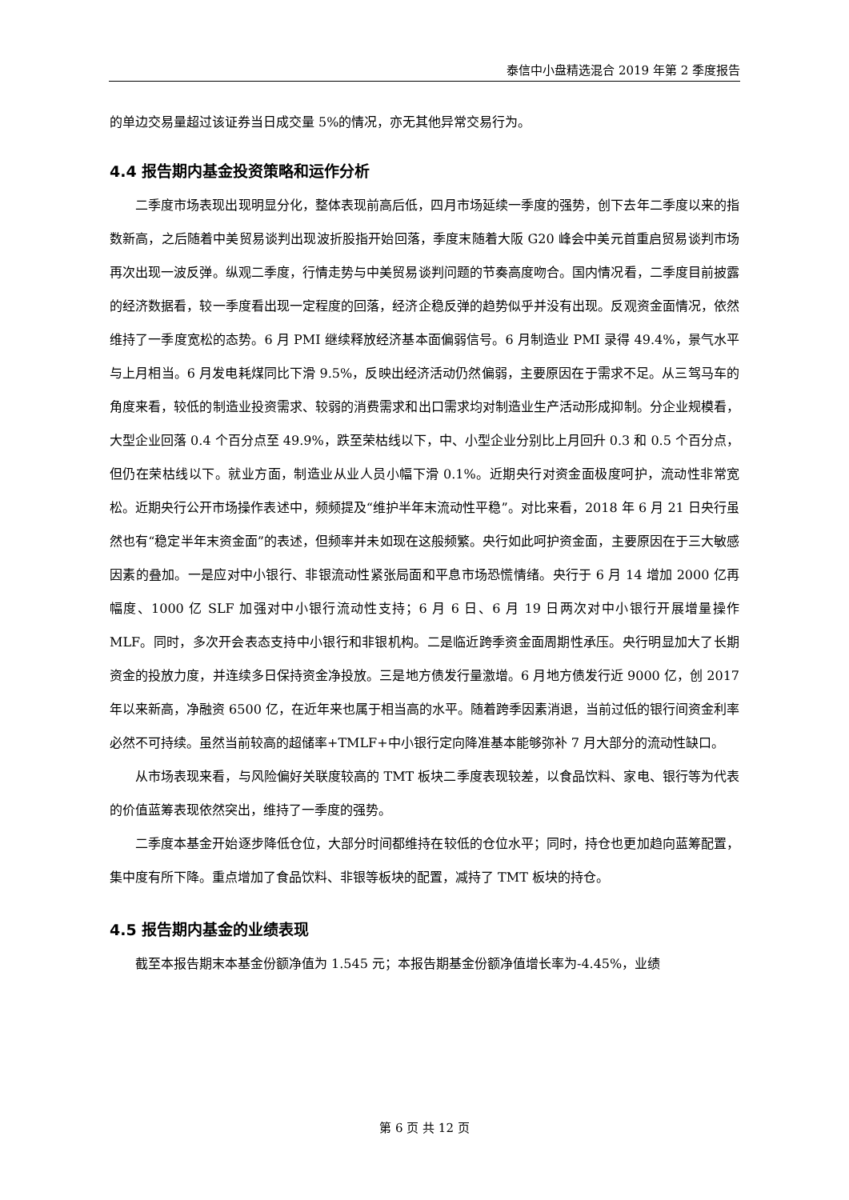泰信中小盘精选混合 2019 年第 2 季度报告
的单边交易量超过该证券当日成交量 5%的情况，亦无其他异常交易行为。
4.4 报告期内基金投资策略和运作分析
二季度市场表现出现明显分化，整体表现前高后低，四月市场延续一季度的强势，创下去年二季度以来的指数新高，之后随着中美贸易谈判出现波折股指开始回落，季度末随着大阪 G20 峰会中美元首重启贸易谈判市场再次出现一波反弹。纵观二季度，行情走势与中美贸易谈判问题的节奏高度吻合。国内情况看，二季度目前披露的经济数据看，较一季度看出现一定程度的回落，经济企稳反弹的趋势似乎并没有出现。反观资金面情况，依然维持了一季度宽松的态势。6 月 PMI 继续释放经济基本面偏弱信号。6 月制造业 PMI 录得 49.4%，景气水平与上月相当。6 月发电耗煤同比下滑 9.5%，反映出经济活动仍然偏弱，主要原因在于需求不足。从三驾马车的角度来看，较低的制造业投资需求、较弱的消费需求和出口需求均对制造业生产活动形成抑制。分企业规模看，大型企业回落 0.4 个百分点至 49.9%，跌至荣枯线以下，中、小型企业分别比上月回升 0.3 和 0.5 个百分点，但仍在荣枯线以下。就业方面，制造业从业人员小幅下滑 0.1%。近期央行对资金面极度呵护，流动性非常宽松。近期央行公开市场操作表述中，频频提及“维护半年末流动性平稳”。对比来看，2018 年 6 月 21 日央行虽然也有“稳定半年末资金面”的表述，但频率并未如现在这般频繁。央行如此呵护资金面，主要原因在于三大敏感因素的叠加。一是应对中小银行、非银流动性紧张局面和平息市场恐慌情绪。央行于 6 月 14 增加 2000 亿再幅度、1000 亿 SLF 加强对中小银行流动性支持；6 月 6 日、6 月 19 日两次对中小银行开展增量操作 MLF。同时，多次开会表态支持中小银行和非银机构。二是临近跨季资金面周期性承压。央行明显加大了长期资金的投放力度，并连续多日保持资金净投放。三是地方债发行量激增。6 月地方债发行近 9000 亿，创 2017 年以来新高，净融资 6500 亿，在近年来也属于相当高的水平。随着跨季因素消退，当前过低的银行间资金利率必然不可持续。虽然当前较高的超储率+TMLF+中小银行定向降准基本能够弥补 7 月大部分的流动性缺口。
从市场表现来看，与风险偏好关联度较高的 TMT 板块二季度表现较差，以食品饮料、家电、银行等为代表的价值蓝筹表现依然突出，维持了一季度的强势。
二季度本基金开始逐步降低仓位，大部分时间都维持在较低的仓位水平；同时，持仓也更加趋向蓝筹配置，集中度有所下降。重点增加了食品饮料、非银等板块的配置，减持了 TMT 板块的持仓。
4.5 报告期内基金的业绩表现
截至本报告期末本基金份额净值为 1.545 元；本报告期基金份额净值增长率为-4.45%，业绩
第 6 页 共 12 页